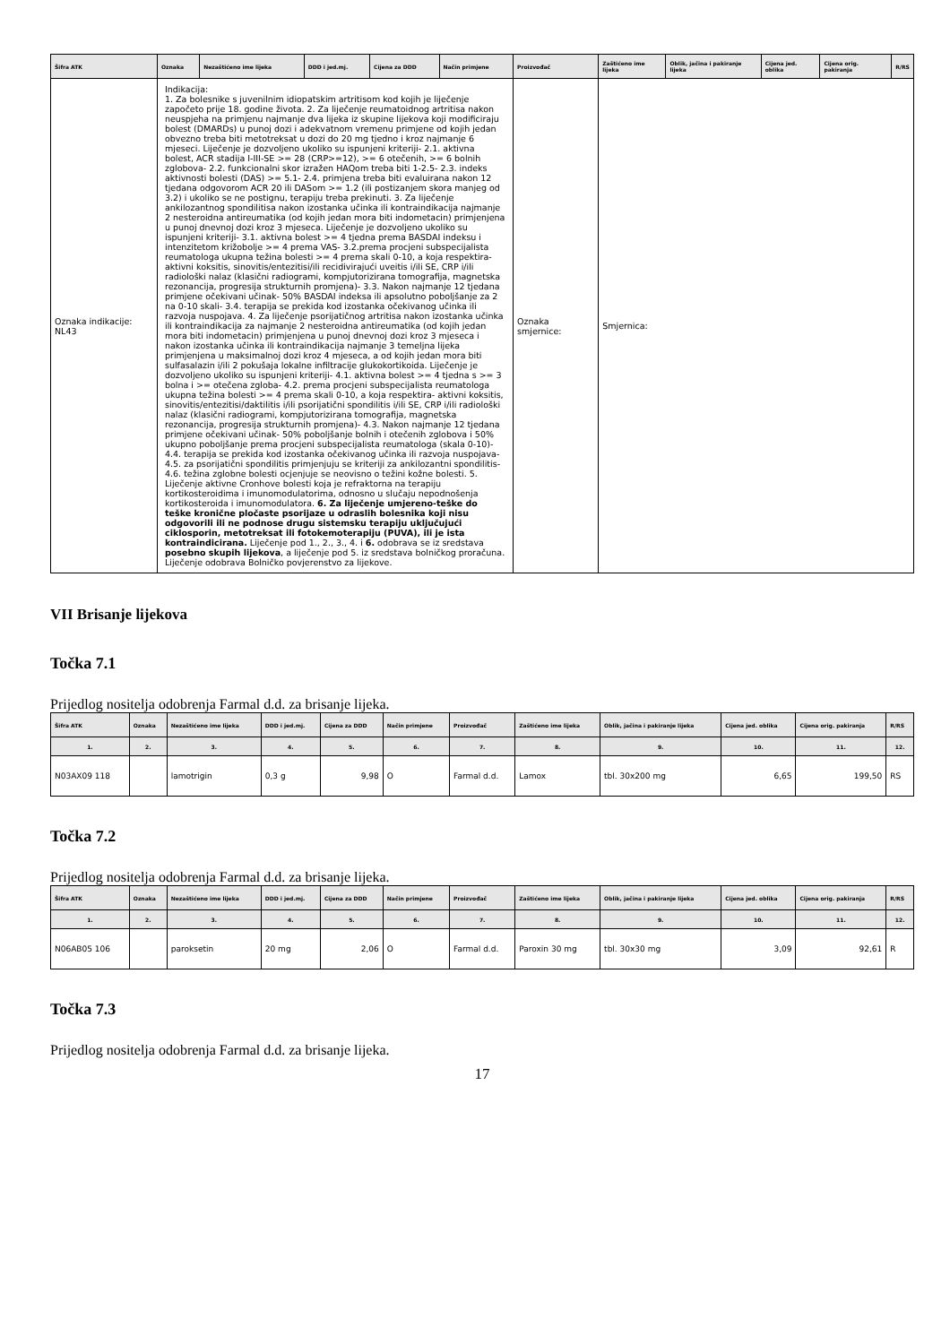| Šifra ATK | Oznaka | Nezaštićeno ime lijeka | DDD i jed.mj. | Cijena za DDD | Način primjene | Proizvođač | Zaštićeno ime lijeka | Oblik, jačina i pakiranje lijeka | Cijena jed. oblika | Cijena orig. pakiranja | R/RS |
| --- | --- | --- | --- | --- | --- | --- | --- | --- | --- | --- | --- |
| Oznaka indikacije: NL43 | Indikacija: 1. Za bolesnike s juvenilnim idiopatskim artritisom kod kojih je liječenje započeto prije 18. godine života. 2. Za liječenje reumatoidnog artritisa nakon neuspjeha na primjenu najmanje dva lijeka iz skupine lijekova koji modificiraju bolest (DMARDs) u punoj dozi i adekvatnom vremenu primjene od kojih jedan obvezno treba biti metotreksat u dozi do 20 mg tjedno i kroz najmanje 6 mjeseci. Liječenje je dozvoljeno ukoliko su ispunjeni kriteriji- 2.1. aktivna bolest, ACR stadija I-III-SE >= 28 (CRP>=12), >= 6 otečenih, >= 6 bolnih zglobova- 2.2. funkcionalni skor izražen HAQom treba biti 1-2.5- 2.3. indeks aktivnosti bolesti (DAS) >= 5.1- 2.4. primjena treba biti evaluirana nakon 12 tjedana odgovorom ACR 20 ili DASom >= 1.2 (ili postizanjem skora manjeg od 3.2) i ukoliko se ne postignu, terapiju treba prekinuti. 3. Za liječenje ankilozantnog spondilitisa nakon izostanka učinka ili kontraindikacija najmanje 2 nesteroidna antireumatika (od kojih jedan mora biti indometacin) primjenjena u punoj dnevnoj dozi kroz 3 mjeseca. Liječenje je dozvoljeno ukoliko su ispunjeni kriteriji- 3.1. aktivna bolest >= 4 tjedna prema BASDAI indeksu i intenzitetom križobolje >= 4 prema VAS- 3.2.prema procjeni subspecijalista reumatologa ukupna težina bolesti >= 4 prema skali 0-10, a koja respektira- aktivni koksitis, sinovitis/entezitisi/ili recidivirajući uveitis i/ili SE, CRP i/ili radiološki nalaz (klasični radiogrami, kompjutorizirana tomografija, magnetska rezonancija, progresija strukturnih promjena)- 3.3. Nakon najmanje 12 tjedana primjene očekivani učinak- 50% BASDAI indeksa ili apsolutno poboljšanje za 2 na 0-10 skali- 3.4. terapija se prekida kod izostanka očekivanog učinka ili razvoja nuspojava. 4. Za liječenje psorijatičnog artritisa nakon izostanka učinka ili kontraindikacija za najmanje 2 nesteroidna antireumatika (od kojih jedan mora biti indometacin) primjenjena u punoj dnevnoj dozi kroz 3 mjeseca i nakon izostanka učinka ili kontraindikacija najmanje 3 temeljna lijeka primjenjena u maksimalnoj dozi kroz 4 mjeseca, a od kojih jedan mora biti sulfasalazin i/ili 2 pokušaja lokalne infiltracije glukokortikoida. Liječenje je dozvoljeno ukoliko su ispunjeni kriteriji- 4.1. aktivna bolest >= 4 tjedna s >= 3 bolna i >= otečena zgloba- 4.2. prema procjeni subspecijalista reumatologa ukupna težina bolesti >= 4 prema skali 0-10, a koja respektira- aktivni koksitis, sinovitis/entezitisi/daktilitis i/ili psorijatični spondilitis i/ili SE, CRP i/ili radiološki nalaz (klasični radiogrami, kompjutorizirana tomografija, magnetska rezonancija, progresija strukturnih promjena)- 4.3. Nakon najmanje 12 tjedana primjene očekivani učinak- 50% poboljšanje bolnih i otečenih zglobova i 50% ukupno poboljšanje prema procjeni subspecijalista reumatologa (skala 0-10)- 4.4. terapija se prekida kod izostanka očekivanog učinka ili razvoja nuspojava- 4.5. za psorijatični spondilitis primjenjuju se kriteriji za ankilozantni spondilitis- 4.6. težina zglobne bolesti ocjenjuje se neovisno o težini kožne bolesti. 5. Liječenje aktivne Cronhove bolesti koja je refraktorna na terapiju kortikosteroidima i imunomodulatorima, odnosno u slučaju nepodnošenja kortikosteroida i imunomodulatora. 6. Za liječenje umjereno-teške do teške kronične pločaste psorijaze u odraslih bolesnika koji nisu odgovorili ili ne podnose drugu sistemsku terapiju uključujući ciklosporin, metotreksat ili fotokemoterapiju (PUVA), ili je ista kontraindicirana. Liječenje pod 1., 2., 3., 4. i 6. odobrava se iz sredstava posebno skupih lijekova , a liječenje pod 5. iz sredstava bolničkog proračuna. Liječenje odobrava Bolničko povjerenstvo za lijekove. | | | | | Oznaka smjernice: | Smjernica: | | | | |
VII Brisanje lijekova
Točka 7.1
Prijedlog nositelja odobrenja Farmal d.d. za brisanje lijeka.
| Šifra ATK | Oznaka | Nezaštićeno ime lijeka | DDD i jed.mj. | Cijena za DDD | Način primjene | Proizvođač | Zaštićeno ime lijeka | Oblik, jačina i pakiranje lijeka | Cijena jed. oblika | Cijena orig. pakiranja | R/RS |
| --- | --- | --- | --- | --- | --- | --- | --- | --- | --- | --- | --- |
| 1. | 2. | 3. | 4. | 5. | 6. | 7. | 8. | 9. | 10. | 11. | 12. |
| N03AX09 118 | | lamotrigin | 0,3 g | 9,98 | O | Farmal d.d. | Lamox | tbl. 30x200 mg | 6,65 | 199,50 | RS |
Točka 7.2
Prijedlog nositelja odobrenja Farmal d.d. za brisanje lijeka.
| Šifra ATK | Oznaka | Nezaštićeno ime lijeka | DDD i jed.mj. | Cijena za DDD | Način primjene | Proizvođač | Zaštićeno ime lijeka | Oblik, jačina i pakiranje lijeka | Cijena jed. oblika | Cijena orig. pakiranja | R/RS |
| --- | --- | --- | --- | --- | --- | --- | --- | --- | --- | --- | --- |
| 1. | 2. | 3. | 4. | 5. | 6. | 7. | 8. | 9. | 10. | 11. | 12. |
| N06AB05 106 | | paroksetin | 20 mg | 2,06 | O | Farmal d.d. | Paroxin 30 mg | tbl. 30x30 mg | 3,09 | 92,61 | R |
Točka 7.3
Prijedlog nositelja odobrenja Farmal d.d. za brisanje lijeka.
17